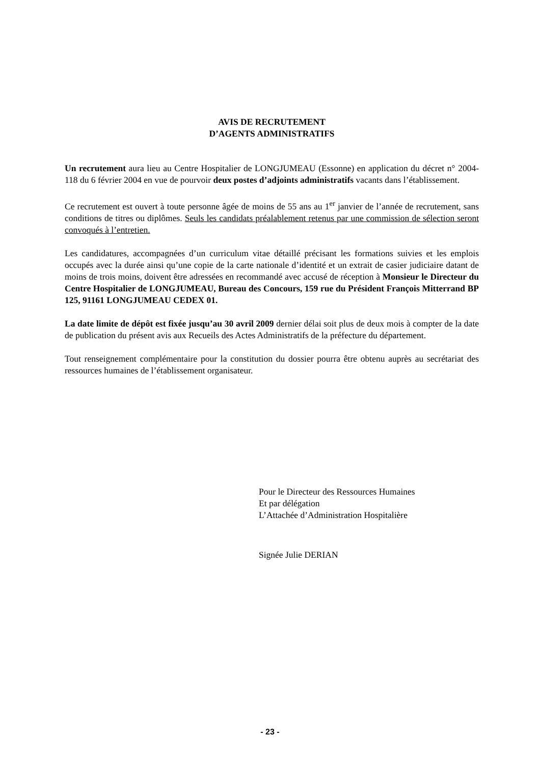AVIS DE RECRUTEMENT
D’AGENTS ADMINISTRATIFS
Un recrutement aura lieu au Centre Hospitalier de LONGJUMEAU (Essonne) en application du décret n° 2004-118 du 6 février 2004 en vue de pourvoir deux postes d’adjoints administratifs vacants dans l’établissement.
Ce recrutement est ouvert à toute personne âgée de moins de 55 ans au 1<sup>er</sup> janvier de l’année de recrutement, sans conditions de titres ou diplômes. Seuls les candidats préalablement retenus par une commission de sélection seront convoqués à l’entretien.
Les candidatures, accompagnées d’un curriculum vitae détaillé précisant les formations suivies et les emplois occupés avec la durée ainsi qu’une copie de la carte nationale d’identité et un extrait de casier judiciaire datant de moins de trois moins, doivent être adressées en recommandé avec accusé de réception à Monsieur le Directeur du Centre Hospitalier de LONGJUMEAU, Bureau des Concours, 159 rue du Président François Mitterrand BP 125, 91161 LONGJUMEAU CEDEX 01.
La date limite de dépôt est fixée jusqu’au 30 avril 2009 dernier délai soit plus de deux mois à compter de la date de publication du présent avis aux Recueils des Actes Administratifs de la préfecture du département.
Tout renseignement complémentaire pour la constitution du dossier pourra être obtenu auprès au secrétariat des ressources humaines de l’établissement organisateur.
Pour le Directeur des Ressources Humaines
Et par délégation
L’Attachée d’Administration Hospitalière
Signée Julie DERIAN
- 23 -